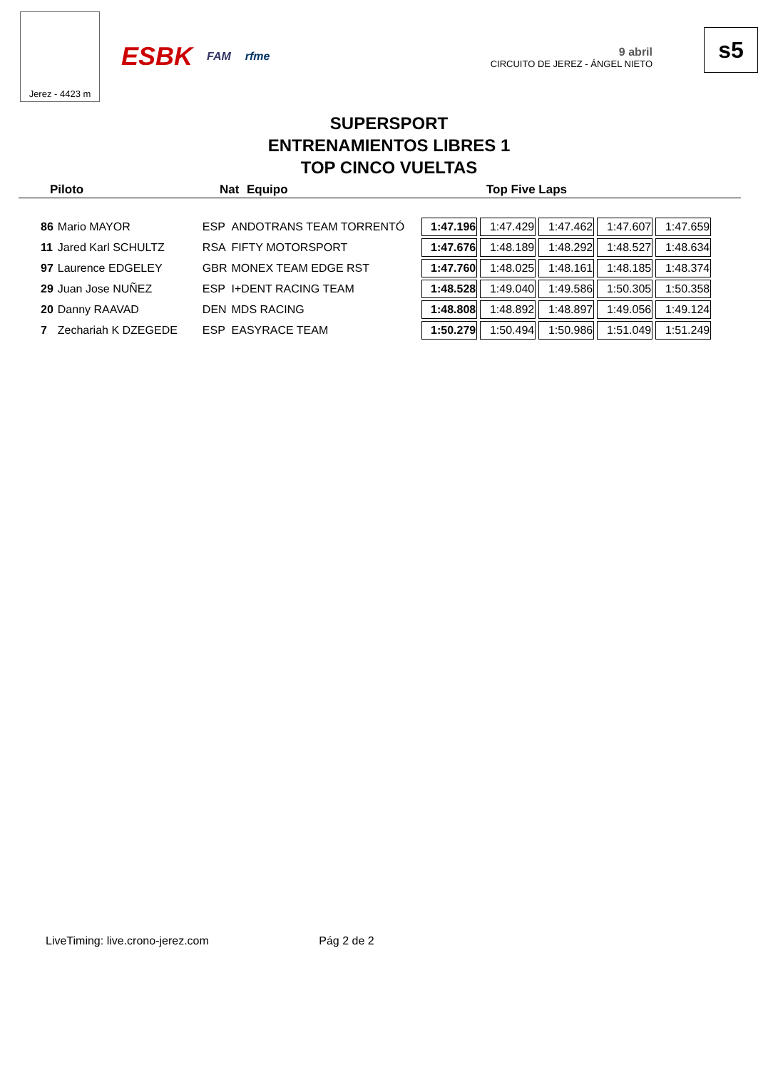Jerez - 4423 m
ESBK FAM rfme
9 abril
CIRCUITO DE JEREZ - ÁNGEL NIETO
s5
SUPERSPORT
ENTRENAMIENTOS LIBRES 1
TOP CINCO VUELTAS
Piloto Nat Equipo Top Five Laps
| 86 | Mario MAYOR | ESP | ANDOTRANS TEAM TORRENTÓ | 1:47.196 | 1:47.429 | 1:47.462 | 1:47.607 | 1:47.659 |
| 11 | Jared Karl SCHULTZ | RSA | FIFTY MOTORSPORT | 1:47.676 | 1:48.189 | 1:48.292 | 1:48.527 | 1:48.634 |
| 97 | Laurence EDGELEY | GBR | MONEX TEAM EDGE RST | 1:47.760 | 1:48.025 | 1:48.161 | 1:48.185 | 1:48.374 |
| 29 | Juan Jose NUÑEZ | ESP | I+DENT RACING TEAM | 1:48.528 | 1:49.040 | 1:49.586 | 1:50.305 | 1:50.358 |
| 20 | Danny RAAVAD | DEN | MDS RACING | 1:48.808 | 1:48.892 | 1:48.897 | 1:49.056 | 1:49.124 |
| 7 | Zechariah K DZEGEDE | ESP | EASYRACE TEAM | 1:50.279 | 1:50.494 | 1:50.986 | 1:51.049 | 1:51.249 |
LiveTiming: live.crono-jerez.com Pág 2 de 2